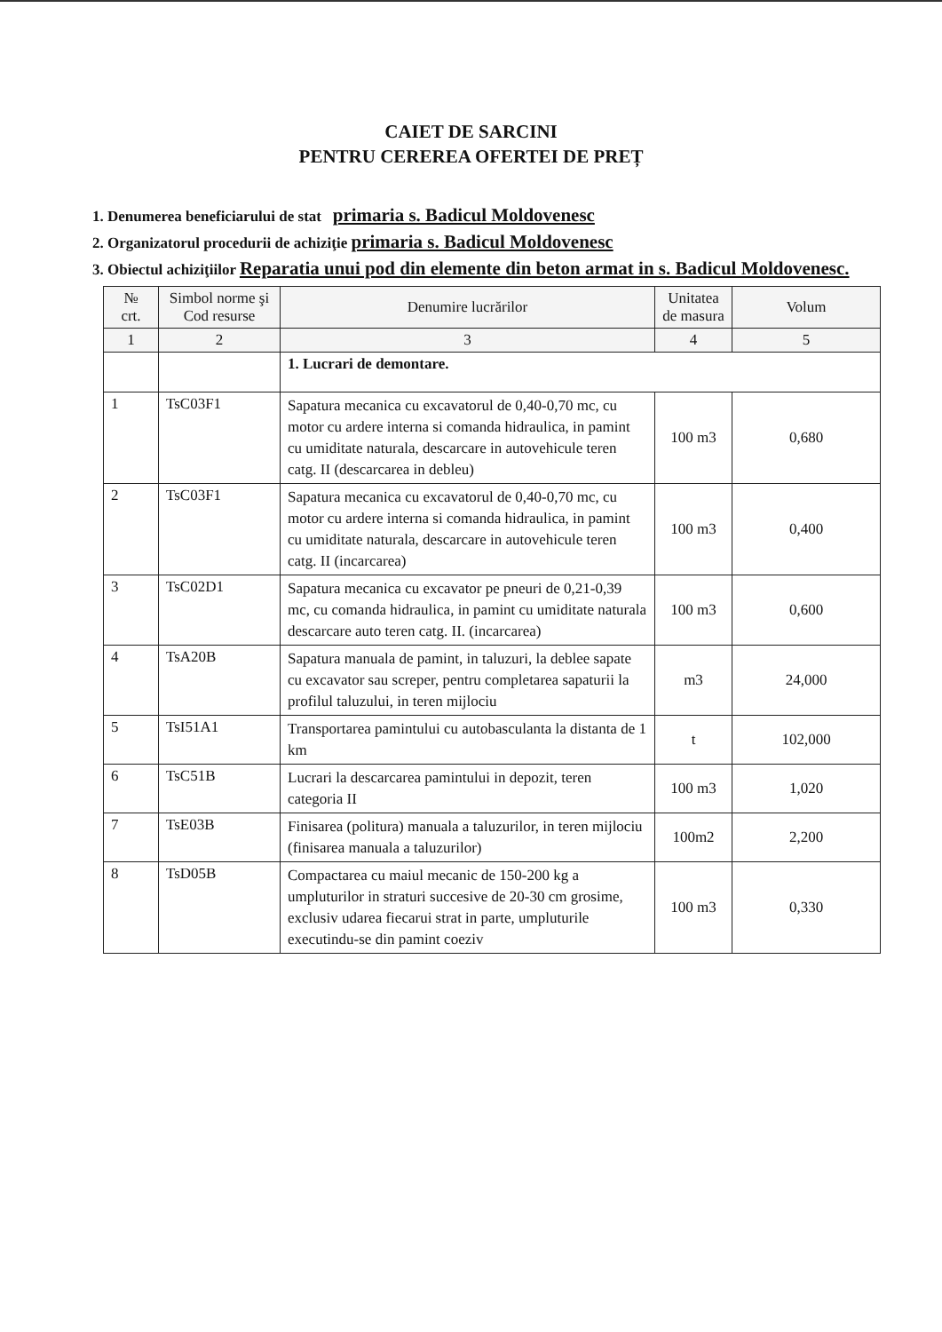CAIET DE SARCINI
PENTRU CEREREA OFERTEI DE PREȚ
1. Denumerea beneficiarului de stat primaria s. Badicul Moldovenesc
2. Organizatorul procedurii de achiziţie primaria s. Badicul Moldovenesc
3. Obiectul achiziţiilor Reparatia unui pod din elemente din beton armat in s. Badicul Moldovenesc.
| № crt. | Simbol norme şi Cod resurse | Denumire lucrărilor | Unitatea de masura | Volum |
| --- | --- | --- | --- | --- |
| 1 | 2 | 3 | 4 | 5 |
| | | 1. Lucrari de demontare. | | |
| 1 | TsC03F1 | Sapatura mecanica cu excavatorul de 0,40-0,70 mc, cu motor cu ardere interna si comanda hidraulica, in pamint cu umiditate naturala, descarcare in autovehicule teren catg. II (descarcarea in debleu) | 100 m3 | 0,680 |
| 2 | TsC03F1 | Sapatura mecanica cu excavatorul de 0,40-0,70 mc, cu motor cu ardere interna si comanda hidraulica, in pamint cu umiditate naturala, descarcare in autovehicule teren catg. II (incarcarea) | 100 m3 | 0,400 |
| 3 | TsC02D1 | Sapatura mecanica cu excavator pe pneuri de 0,21-0,39 mc, cu comanda hidraulica, in pamint cu umiditate naturala descarcare auto teren catg. II. (incarcarea) | 100 m3 | 0,600 |
| 4 | TsA20B | Sapatura manuala de pamint, in taluzuri, la deblee sapate cu excavator sau screper, pentru completarea sapaturii la profilul taluzului, in teren mijlociu | m3 | 24,000 |
| 5 | TsI51A1 | Transportarea pamintului cu autobasculanta la distanta de 1 km | t | 102,000 |
| 6 | TsC51B | Lucrari la descarcarea pamintului in depozit, teren categoria II | 100 m3 | 1,020 |
| 7 | TsE03B | Finisarea (politura) manuala a taluzurilor, in teren mijlociu (finisarea manuala a taluzurilor) | 100m2 | 2,200 |
| 8 | TsD05B | Compactarea cu maiul mecanic de 150-200 kg a umpluturilor in straturi succesive de 20-30 cm grosime, exclusiv udarea fiecarui strat in parte, umpluturile executindu-se din pamint coeziv | 100 m3 | 0,330 |